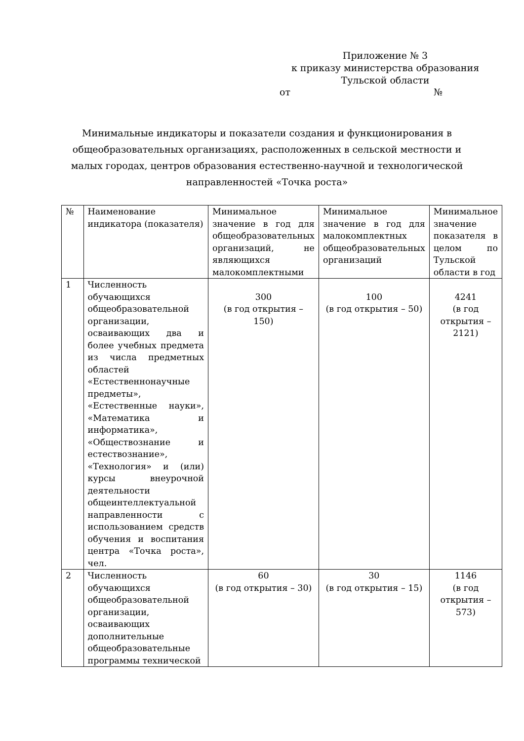Приложение № 3
к приказу министерства образования
Тульской области
от №
Минимальные индикаторы и показатели создания и функционирования в общеобразовательных организациях, расположенных в сельской местности и малых городах, центров образования естественно-научной и технологической направленностей «Точка роста»
| № | Наименование индикатора (показателя) | Минимальное значение в год для общеобразовательных организаций, не являющихся малокомплектными | Минимальное значение в год для малокомплектных общеобразовательных организаций | Минимальное значение показателя в целом по Тульской области в год |
| 1 | Численность обучающихся общеобразовательной организации, осваивающих два и более учебных предмета из числа предметных областей «Естественнонаучные предметы», «Естественные науки», «Математика и информатика», «Обществознание и естествознание», «Технология» и (или) курсы внеурочной деятельности общеинтеллектуальной направленности с использованием средств обучения и воспитания центра «Точка роста», чел. | 300 (в год открытия – 150) | 100 (в год открытия – 50) | 4241 (в год открытия – 2121) |
| 2 | Численность обучающихся общеобразовательной организации, осваивающих дополнительные общеобразовательные программы технической | 60 (в год открытия – 30) | 30 (в год открытия – 15) | 1146 (в год открытия – 573) |